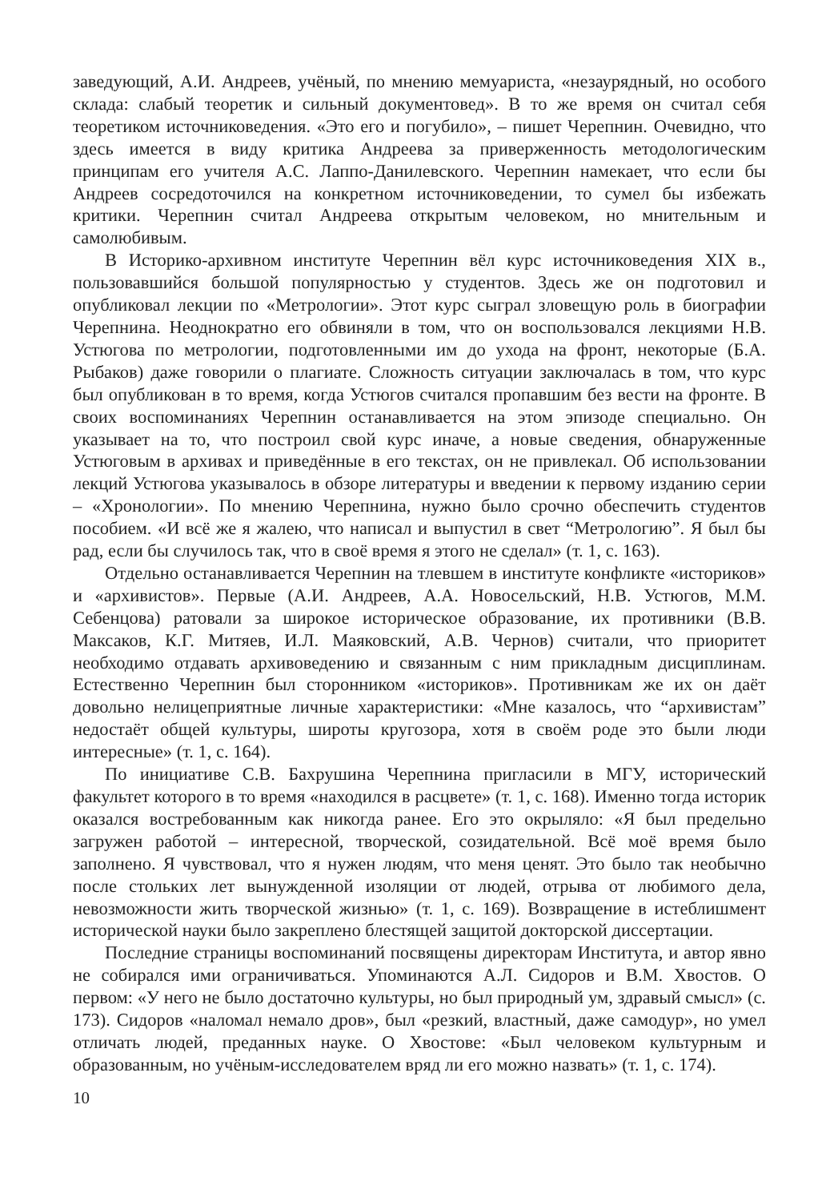заведующий, А.И. Андреев, учёный, по мнению мемуариста, «незаурядный, но особого склада: слабый теоретик и сильный документовед». В то же время он считал себя теоретиком источниковедения. «Это его и погубило», – пишет Черепнин. Очевидно, что здесь имеется в виду критика Андреева за приверженность методологическим принципам его учителя А.С. Лаппо-Данилевского. Черепнин намекает, что если бы Андреев сосредоточился на конкретном источниковедении, то сумел бы избежать критики. Черепнин считал Андреева открытым человеком, но мнительным и самолюбивым.
В Историко-архивном институте Черепнин вёл курс источниковедения XIX в., пользовавшийся большой популярностью у студентов. Здесь же он подготовил и опубликовал лекции по «Метрологии». Этот курс сыграл зловещую роль в биографии Черепнина. Неоднократно его обвиняли в том, что он воспользовался лекциями Н.В. Устюгова по метрологии, подготовленными им до ухода на фронт, некоторые (Б.А. Рыбаков) даже говорили о плагиате. Сложность ситуации заключалась в том, что курс был опубликован в то время, когда Устюгов считался пропавшим без вести на фронте. В своих воспоминаниях Черепнин останавливается на этом эпизоде специально. Он указывает на то, что построил свой курс иначе, а новые сведения, обнаруженные Устюговым в архивах и приведённые в его текстах, он не привлекал. Об использовании лекций Устюгова указывалось в обзоре литературы и введении к первому изданию серии – «Хронологии». По мнению Черепнина, нужно было срочно обеспечить студентов пособием. «И всё же я жалею, что написал и выпустил в свет “Метрологию”. Я был бы рад, если бы случилось так, что в своё время я этого не сделал» (т. 1, с. 163).
Отдельно останавливается Черепнин на тлевшем в институте конфликте «историков» и «архивистов». Первые (А.И. Андреев, А.А. Новосельский, Н.В. Устюгов, М.М. Себенцова) ратовали за широкое историческое образование, их противники (В.В. Максаков, К.Г. Митяев, И.Л. Маяковский, А.В. Чернов) считали, что приоритет необходимо отдавать архивоведению и связанным с ним прикладным дисциплинам. Естественно Черепнин был сторонником «историков». Противникам же их он даёт довольно нелицеприятные личные характеристики: «Мне казалось, что “архивистам” недостаёт общей культуры, широты кругозора, хотя в своём роде это были люди интересные» (т. 1, с. 164).
По инициативе С.В. Бахрушина Черепнина пригласили в МГУ, исторический факультет которого в то время «находился в расцвете» (т. 1, с. 168). Именно тогда историк оказался востребованным как никогда ранее. Его это окрыляло: «Я был предельно загружен работой – интересной, творческой, созидательной. Всё моё время было заполнено. Я чувствовал, что я нужен людям, что меня ценят. Это было так необычно после стольких лет вынужденной изоляции от людей, отрыва от любимого дела, невозможности жить творческой жизнью» (т. 1, с. 169). Возвращение в истеблишмент исторической науки было закреплено блестящей защитой докторской диссертации.
Последние страницы воспоминаний посвящены директорам Института, и автор явно не собирался ими ограничиваться. Упоминаются А.Л. Сидоров и В.М. Хвостов. О первом: «У него не было достаточно культуры, но был природный ум, здравый смысл» (с. 173). Сидоров «наломал немало дров», был «резкий, властный, даже самодур», но умел отличать людей, преданных науке. О Хвостове: «Был человеком культурным и образованным, но учёным-исследователем вряд ли его можно назвать» (т. 1, с. 174).
10